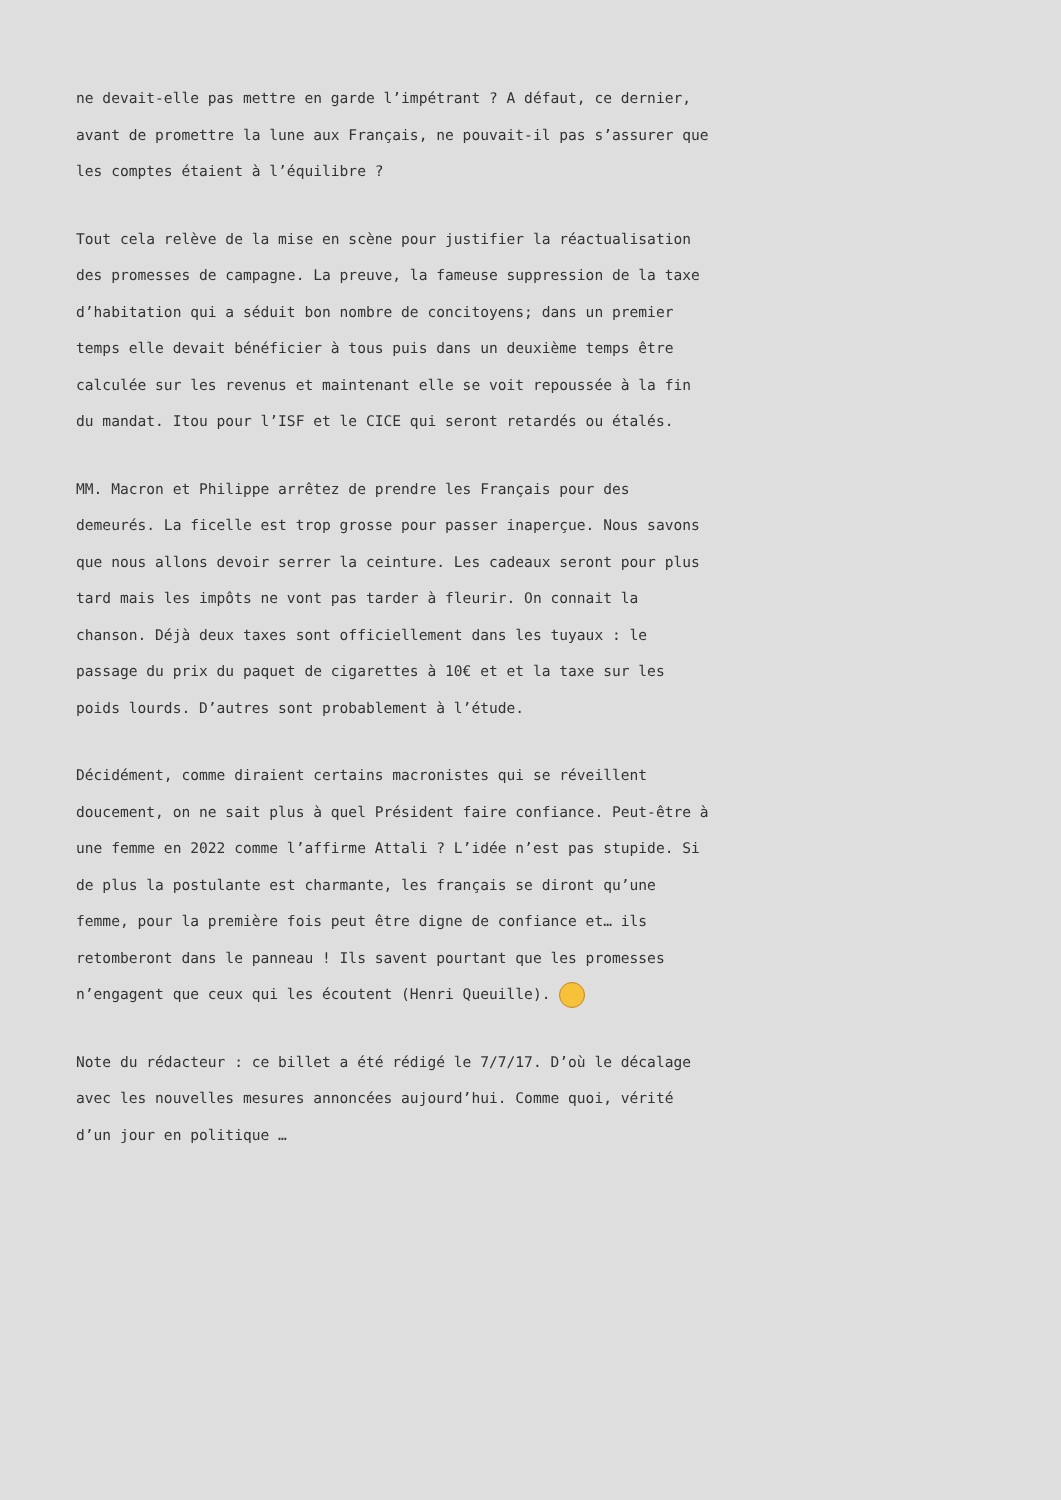ne devait-elle pas mettre en garde l’impétrant ? A défaut, ce dernier,
avant de promettre la lune aux Français, ne pouvait-il pas s’assurer que
les comptes étaient à l’équilibre ?
Tout cela relève de la mise en scène pour justifier la réactualisation
des promesses de campagne. La preuve, la fameuse suppression de la taxe
d’habitation qui a séduit bon nombre de concitoyens; dans un premier
temps elle devait bénéficier à tous puis dans un deuxième temps être
calculée sur les revenus et maintenant elle se voit repoussée à la fin
du mandat. Itou pour l’ISF et le CICE qui seront retardés ou étalés.
MM. Macron et Philippe arrêtez de prendre les Français pour des
demeurés. La ficelle est trop grosse pour passer inaperçue. Nous savons
que nous allons devoir serrer la ceinture. Les cadeaux seront pour plus
tard mais les impôts ne vont pas tarder à fleurir. On connait la
chanson. Déjà deux taxes sont officiellement dans les tuyaux : le
passage du prix du paquet de cigarettes à 10€ et et la taxe sur les
poids lourds. D’autres sont probablement à l’étude.
Décidément, comme diraient certains macronistes qui se réveillent
doucement, on ne sait plus à quel Président faire confiance. Peut-être à
une femme en 2022 comme l’affirme Attali ? L’idée n’est pas stupide. Si
de plus la postulante est charmante, les français se diront qu’une
femme, pour la première fois peut être digne de confiance et… ils
retomberont dans le panneau ! Ils savent pourtant que les promesses
n’engagent que ceux qui les écoutent (Henri Queuille).
Note du rédacteur : ce billet a été rédigé le 7/7/17. D’où le décalage
avec les nouvelles mesures annoncées aujourd’hui. Comme quoi, vérité
d’un jour en politique …